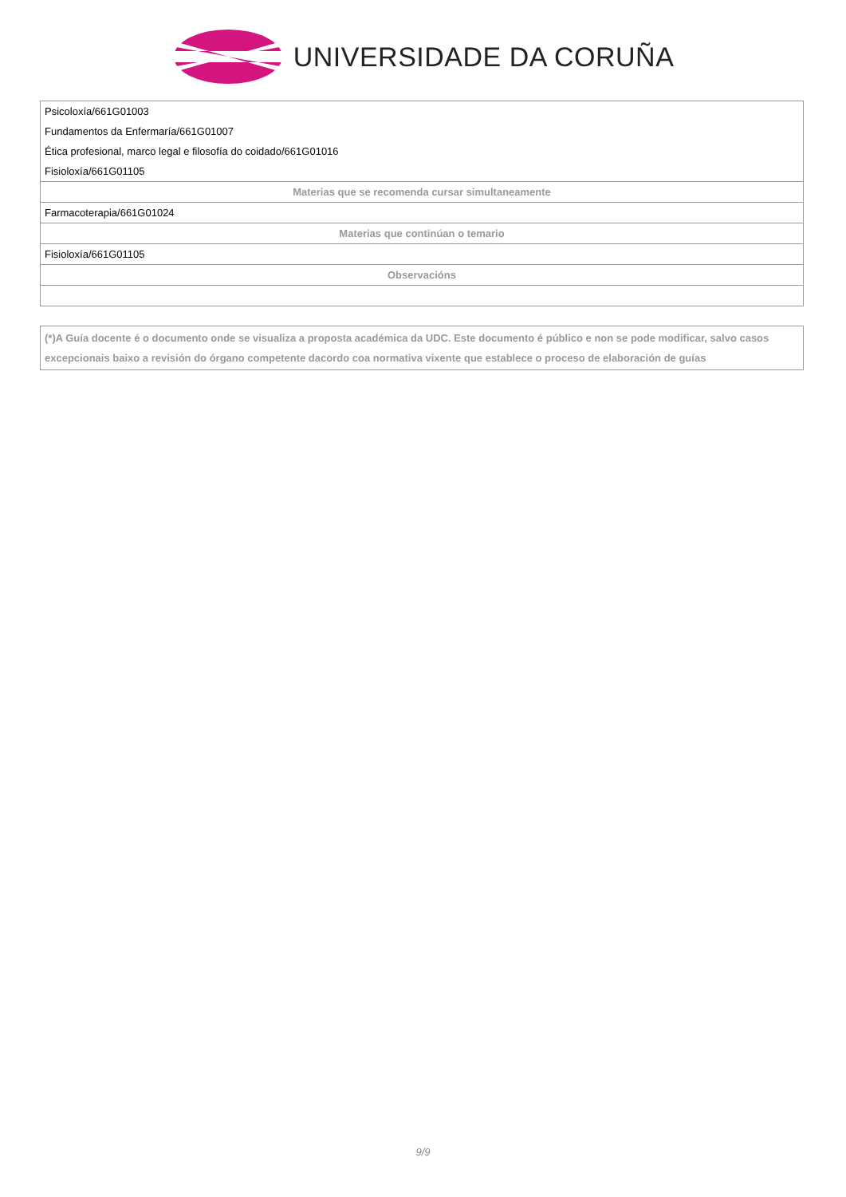UNIVERSIDADE DA CORUÑA
| Psicoloxía/661G01003 |
| Fundamentos da Enfermaría/661G01007 |
| Ética profesional, marco legal e filosofía do coidado/661G01016 |
| Fisioloxía/661G01105 |
| Materias que se recomenda cursar simultaneamente |
| Farmacoterapia/661G01024 |
| Materias que continúan o temario |
| Fisioloxía/661G01105 |
| Observacións |
(*)A Guía docente é o documento onde se visualiza a proposta académica da UDC. Este documento é público e non se pode modificar, salvo casos excepcionais baixo a revisión do órgano competente dacordo coa normativa vixente que establece o proceso de elaboración de guías
9/9